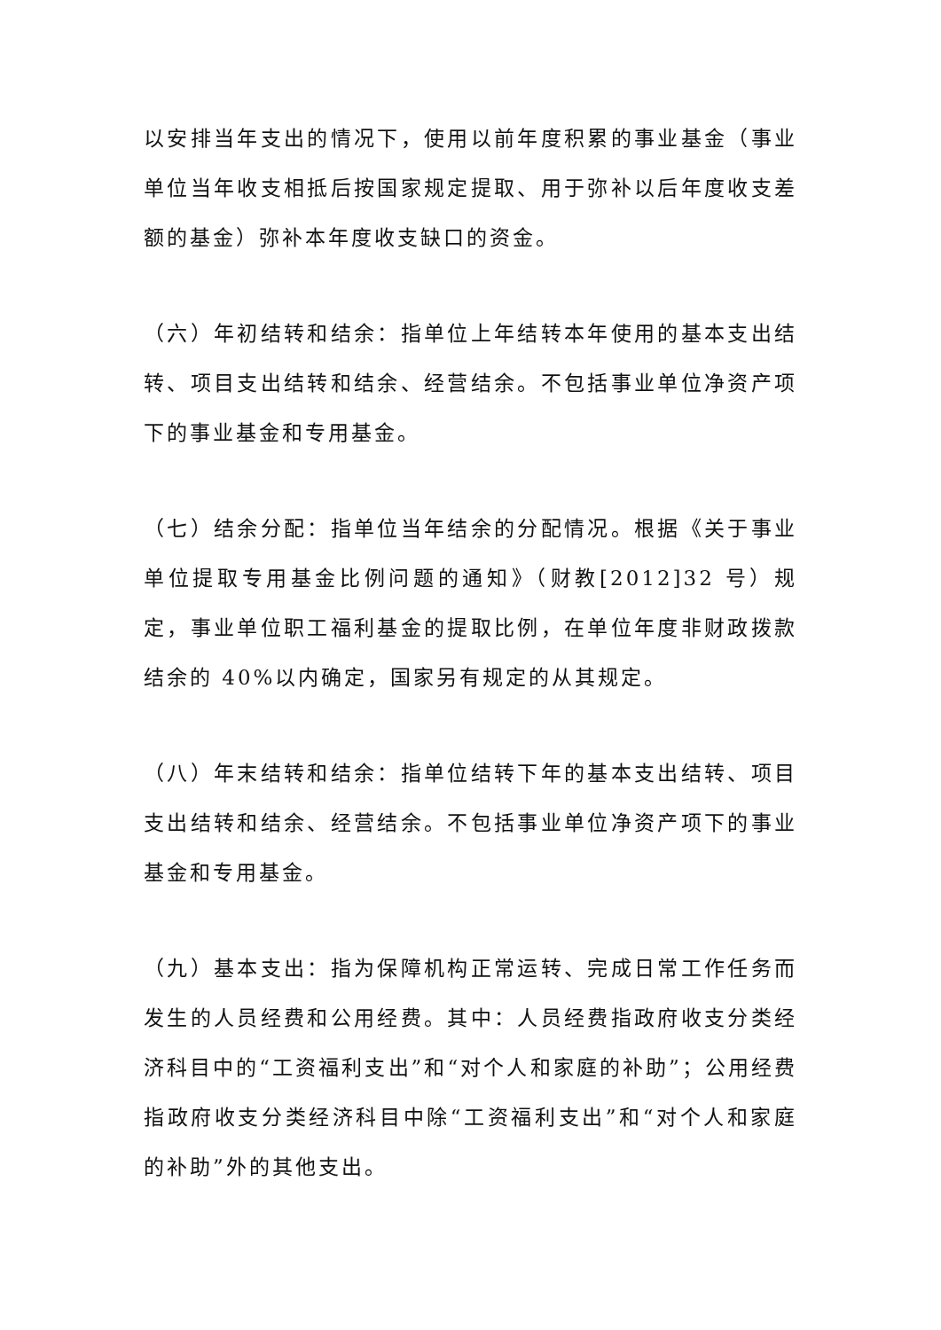以安排当年支出的情况下，使用以前年度积累的事业基金（事业单位当年收支相抵后按国家规定提取、用于弥补以后年度收支差额的基金）弥补本年度收支缺口的资金。
（六）年初结转和结余：指单位上年结转本年使用的基本支出结转、项目支出结转和结余、经营结余。不包括事业单位净资产项下的事业基金和专用基金。
（七）结余分配：指单位当年结余的分配情况。根据《关于事业单位提取专用基金比例问题的通知》（财教[2012]32 号）规定，事业单位职工福利基金的提取比例，在单位年度非财政拨款结余的 40%以内确定，国家另有规定的从其规定。
（八）年末结转和结余：指单位结转下年的基本支出结转、项目支出结转和结余、经营结余。不包括事业单位净资产项下的事业基金和专用基金。
（九）基本支出：指为保障机构正常运转、完成日常工作任务而发生的人员经费和公用经费。其中：人员经费指政府收支分类经济科目中的“工资福利支出”和“对个人和家庭的补助”；公用经费指政府收支分类经济科目中除“工资福利支出”和“对个人和家庭的补助”外的其他支出。